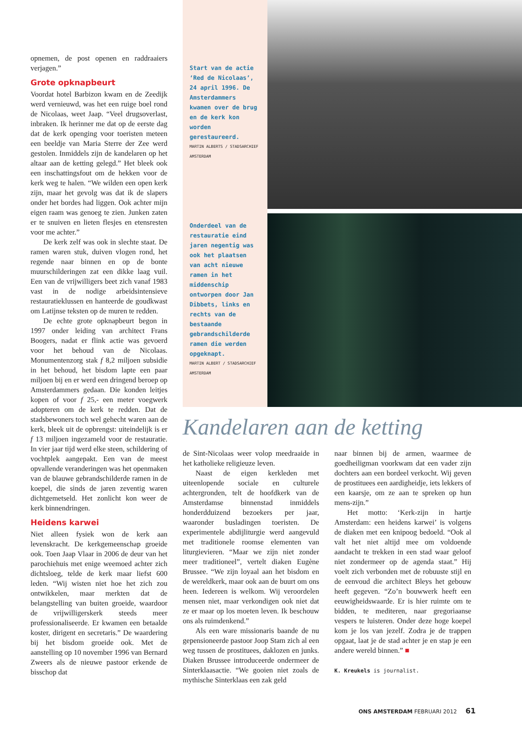opnemen, de post openen en raddraaiers verjagen.”
Grote opknapbeurt
Voordat hotel Barbizon kwam en de Zeedijk werd vernieuwd, was het een ruige boel rond de Nicolaas, weet Jaap. “Veel drugsoverlast, inbraken. Ik herinner me dat op de eerste dag dat de kerk openging voor toeristen meteen een beeldje van Maria Sterre der Zee werd gestolen. Inmiddels zijn de kandelaren op het altaar aan de ketting gelegd.” Het bleek ook een inschattingsfout om de hekken voor de kerk weg te halen. “We wilden een open kerk zijn, maar het gevolg was dat ik de slapers onder het bordes had liggen. Ook achter mijn eigen raam was genoeg te zien. Junken zaten er te snuiven en lieten flesjes en etensresten voor me achter.”
De kerk zelf was ook in slechte staat. De ramen waren stuk, duiven vlogen rond, het regende naar binnen en op de bonte muurschilderingen zat een dikke laag vuil. Een van de vrijwilligers beet zich vanaf 1983 vast in de nodige arbeidsintensieve restauratieklussen en hanteerde de goudkwast om Latijnse teksten op de muren te redden.
De echte grote opknapbeurt begon in 1997 onder leiding van architect Frans Boogers, nadat er flink actie was gevoerd voor het behoud van de Nicolaas. Monumentenzorg stak f 8,2 miljoen subsidie in het behoud, het bisdom lapte een paar miljoen bij en er werd een dringend beroep op Amsterdammers gedaan. Die konden leitjes kopen of voor f 25,- een meter voegwerk adopteren om de kerk te redden. Dat de stadsbewoners toch wel gehecht waren aan de kerk, bleek uit de opbrengst: uiteindelijk is er f 13 miljoen ingezameld voor de restauratie. In vier jaar tijd werd elke steen, schildering of vochtplek aangepakt. Een van de meest opvallende veranderingen was het openmaken van de blauwe gebrandschilderde ramen in de koepel, die sinds de jaren zeventig waren dichtgemetseld. Het zonlicht kon weer de kerk binnendringen.
Heidens karwei
Niet alleen fysiek won de kerk aan levenskracht. De kerkgemeenschap groeide ook. Toen Jaap Vlaar in 2006 de deur van het parochiehuis met enige weemoed achter zich dichtsloeg, telde de kerk maar liefst 600 leden. “Wij wisten niet hoe het zich zou ontwikkelen, maar merkten dat de belangstelling van buiten groeide, waardoor de vrijwilligerskerk steeds meer professionaliseerde. Er kwamen een betaalde koster, dirigent en secretaris.” De waardering bij het bisdom groeide ook. Met de aanstelling op 10 november 1996 van Bernard Zweers als de nieuwe pastoor erkende de bisschop dat
Start van de actie ‘Red de Nicolaas’, 24 april 1996. De Amsterdammers kwamen over de brug en de kerk kon worden gerestaureerd.
MARTIN ALBERTS / STADSARCHIEF AMSTERDAM
Onderdeel van de restauratie eind jaren negentig was ook het plaatsen van acht nieuwe ramen in het middenschip ontworpen door Jan Dibbets, links en rechts van de bestaande gebrandschilderde ramen die werden opgeknapt.
MARTIN ALBERT / STADSARCHIEF AMSTERDAM
Kandelaren aan de ketting
de Sint-Nicolaas weer volop meedraaide in het katholieke religieuze leven.
Naast de eigen kerkleden met uiteenlopende sociale en culturele achtergronden, telt de hoofdkerk van de Amsterdamse binnenstad inmiddels honderdduizend bezoekers per jaar, waaronder busladingen toeristen. De experimentele abdijliturgie werd aangevuld met traditionele roomse elementen van liturgievieren. “Maar we zijn niet zonder meer traditioneel”, vertelt diaken Eugène Brussee. “We zijn loyaal aan het bisdom en de wereldkerk, maar ook aan de buurt om ons heen. Iedereen is welkom. Wij veroordelen mensen niet, maar verkondigen ook niet dat ze er maar op los moeten leven. Ik beschouw ons als ruimdenkend.”
Als een ware missionaris baande de nu gepensioneerde pastoor Joop Stam zich al een weg tussen de prostituees, daklozen en junks. Diaken Brussee introduceerde ondermeer de Sinterklaasactie. “We gooien niet zoals de mythische Sinterklaas een zak geld
naar binnen bij de armen, waarmee de goedheiligman voorkwam dat een vader zijn dochters aan een bordeel verkocht. Wij geven de prostituees een aardigheidje, iets lekkers of een kaarsje, om ze aan te spreken op hun mens-zijn.”
Het motto: ‘Kerk-zijn in hartje Amsterdam: een heidens karwei’ is volgens de diaken met een knipoog bedoeld. “Ook al valt het niet altijd mee om voldoende aandacht te trekken in een stad waar geloof niet zondermeer op de agenda staat.” Hij voelt zich verbonden met de robuuste stijl en de eenvoud die architect Bleys het gebouw heeft gegeven. “Zo’n bouwwerk heeft een eeuwigheidswaarde. Er is hier ruimte om te bidden, te mediteren, naar gregoriaanse vespers te luisteren. Onder deze hoge koepel kom je los van jezelf. Zodra je de trappen opgaat, laat je de stad achter je en stap je een andere wereld binnen.” ■
K. Kreukels is journalist.
ONS AMSTERDAM FEBRUARI 2012 61